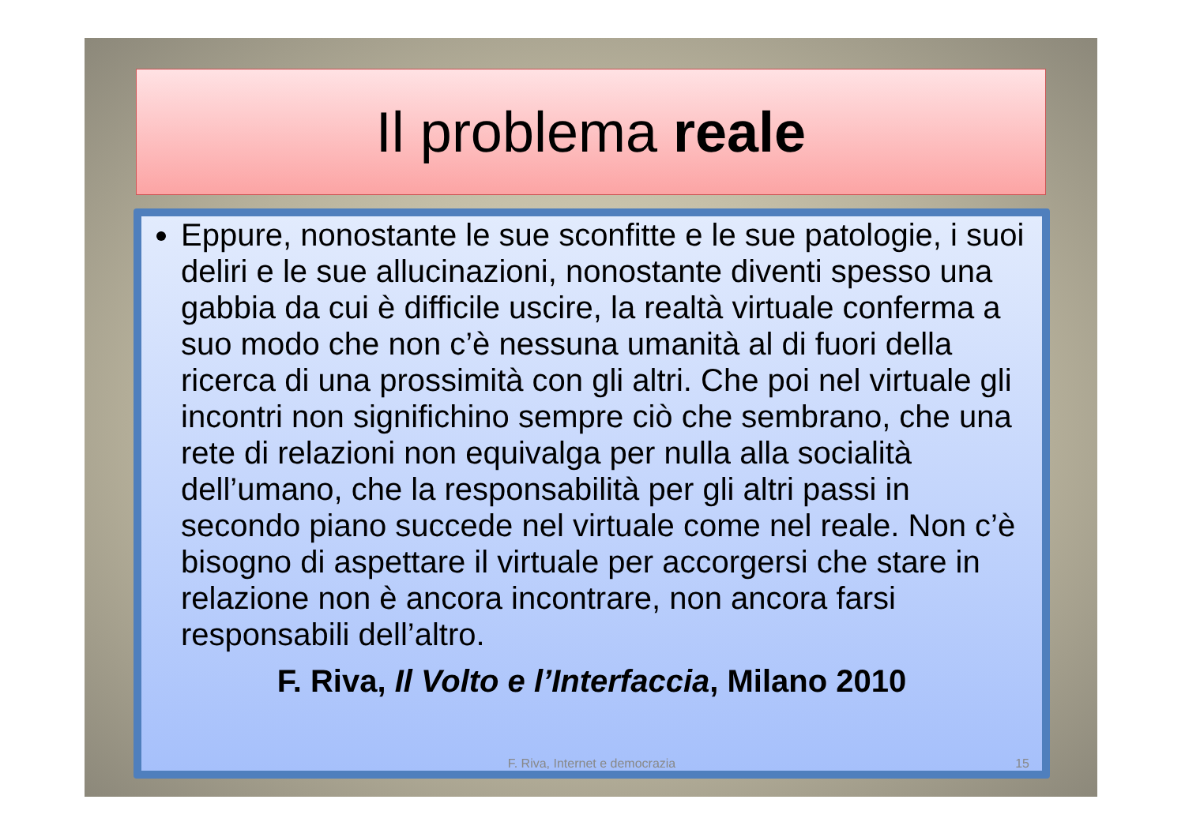Il problema reale
Eppure, nonostante le sue sconfitte e le sue patologie, i suoi deliri e le sue allucinazioni, nonostante diventi spesso una gabbia da cui è difficile uscire, la realtà virtuale conferma a suo modo che non c’è nessuna umanità al di fuori della ricerca di una prossimità con gli altri. Che poi nel virtuale gli incontri non significhino sempre ciò che sembrano, che una rete di relazioni non equivalga per nulla alla socialità dell’umano, che la responsabilità per gli altri passi in secondo piano succede nel virtuale come nel reale. Non c’è bisogno di aspettare il virtuale per accorgersi che stare in relazione non è ancora incontrare, non ancora farsi responsabili dell’altro.
F. Riva, Il Volto e l’Interfaccia, Milano 2010
F. Riva, Internet e democrazia 15